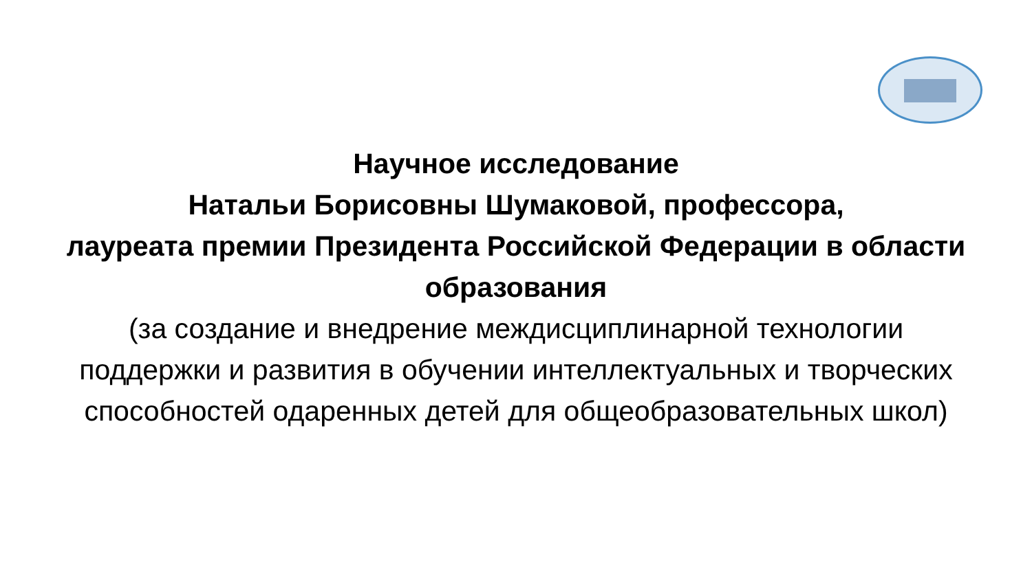Научное исследование
Натальи Борисовны Шумаковой, профессора,
лауреата премии Президента Российской Федерации в области образования
(за создание и внедрение междисциплинарной технологии поддержки и развития в обучении интеллектуальных и творческих способностей одаренных детей для общеобразовательных школ)